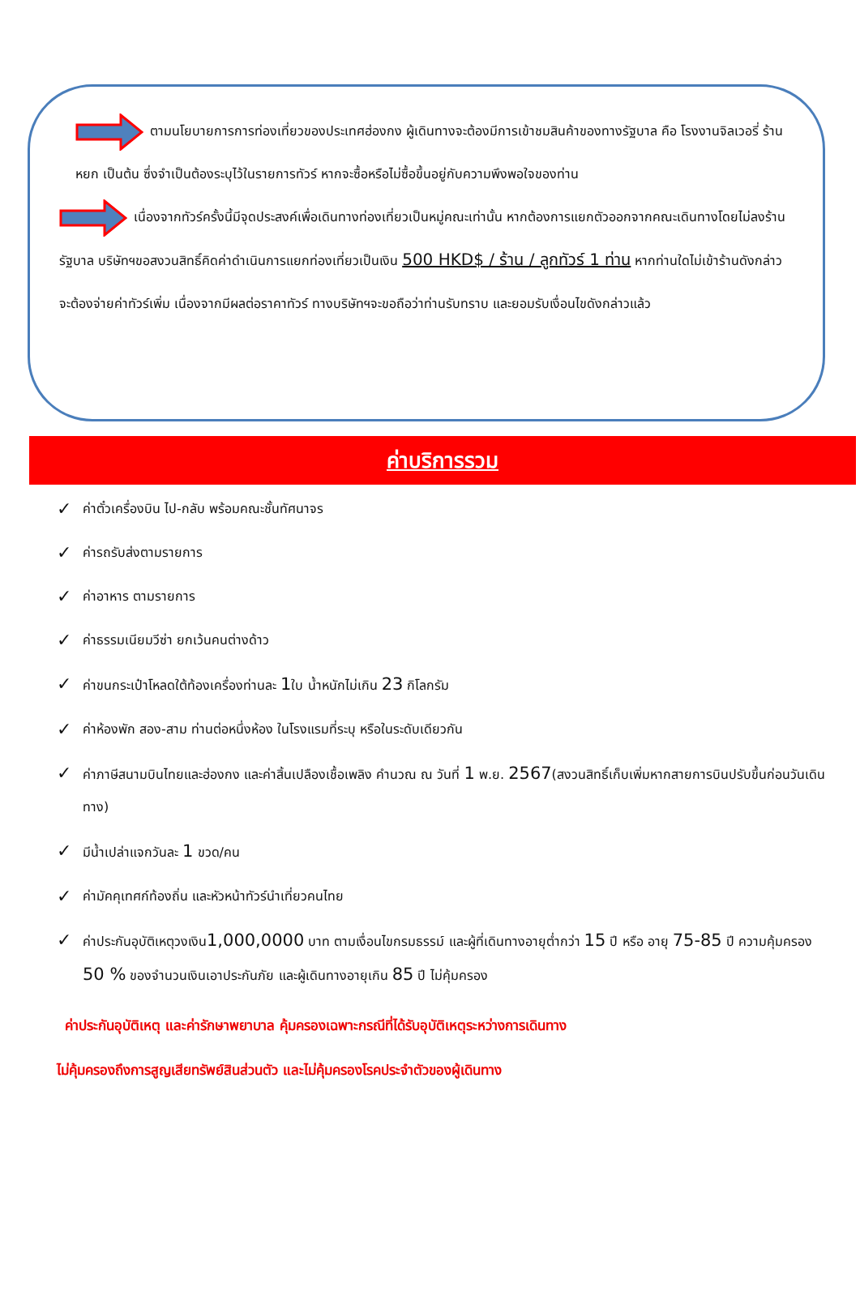ตามนโยบายการการท่องเที่ยวของประเทศฮ่องกง ผู้เดินทางจะต้องมีการเข้าชมสินค้าของทางรัฐบาล คือ โรงงานจิลเวอรี่ ร้านหยก เป็นต้น ซึ่งจำเป็นต้องระบุไว้ในรายการทัวร์ หากจะซื้อหรือไม่ซื้อขึ้นอยู่กับความพึงพอใจของท่าน
เนื่องจากทัวร์ครั้งนี้มีจุดประสงค์เพื่อเดินทางท่องเที่ยวเป็นหมู่คณะเท่านั้น หากต้องการแยกตัวออกจากคณะเดินทางโดยไม่ลงร้านรัฐบาล บริษัทฯขอสงวนสิทธิ์คิดค่าดำเนินการแยกท่องเที่ยวเป็นเงิน 500 HKD$ / ร้าน / ลูกทัวร์ 1 ท่าน หากท่านใดไม่เข้าร้านดังกล่าวจะต้องจ่ายค่าทัวร์เพิ่ม เนื่องจากมีผลต่อราคาทัวร์ ทางบริษัทฯจะขอถือว่าท่านรับทราบ และยอมรับเงื่อนไขดังกล่าวแล้ว
ค่าบริการรวม
✓ ค่าตั๋วเครื่องบิน ไป-กลับ พร้อมคณะชั้นทัศนาจร
✓ ค่ารถรับส่งตามรายการ
✓ ค่าอาหาร ตามรายการ
✓ ค่าธรรมเนียมวีซ่า ยกเว้นคนต่างด้าว
✓ ค่าขนกระเป๋าโหลดใต้ท้องเครื่องท่านละ 1ใบ น้ำหนักไม่เกิน 23 กิโลกรัม
✓ ค่าห้องพัก สอง-สาม ท่านต่อหนึ่งห้อง ในโรงแรมที่ระบุ หรือในระดับเดียวกัน
✓ ค่าภาษีสนามบินไทยและฮ่องกง และค่าสิ้นเปลืองเชื้อเพลิง คำนวณ ณ วันที่ 1 พ.ย. 2567(สงวนสิทธิ์เก็บเพิ่มหากสายการบินปรับขึ้นก่อนวันเดินทาง)
✓ มีน้ำเปล่าแจกวันละ 1 ขวด/คน
✓ ค่ามัคคุเทศก์ท้องถิ่น และหัวหน้าทัวร์นำเที่ยวคนไทย
✓ ค่าประกันอุบัติเหตุวงเงิน1,000,0000 บาท ตามเงื่อนไขกรมธรรม์ และผู้ที่เดินทางอายุต่ำกว่า 15 ปี หรือ อายุ 75-85 ปี ความคุ้มครอง 50 % ของจำนวนเงินเอาประกันภัย และผู้เดินทางอายุเกิน 85 ปี ไม่คุ้มครอง
ค่าประกันอุบัติเหตุ และค่ารักษาพยาบาล คุ้มครองเฉพาะกรณีที่ได้รับอุบัติเหตุระหว่างการเดินทาง
ไม่คุ้มครองถึงการสูญเสียทรัพย์สินส่วนตัว และไม่คุ้มครองโรคประจำตัวของผู้เดินทาง